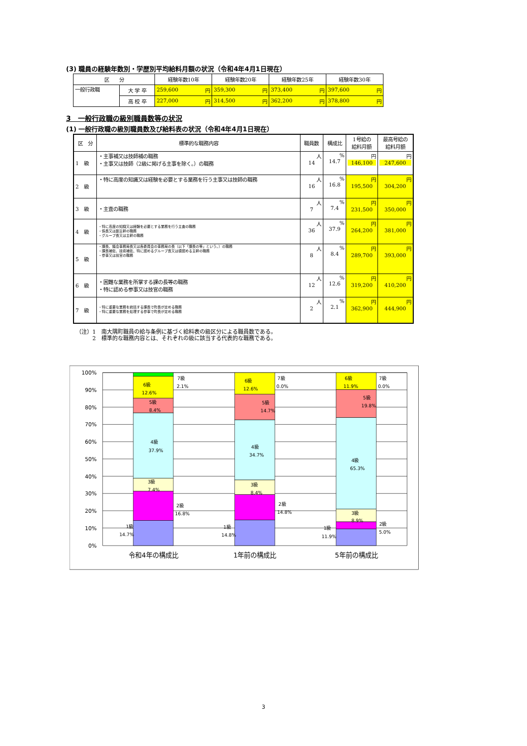(3) 職員の経験年数別・学歴別平均給料月額の状況（令和4年4月1日現在）
| 区 分 | | 経験年数10年 | 経験年数20年 | 経験年数25年 | 経験年数30年 |
| --- | --- | --- | --- | --- | --- |
| 一般行政職 | 大 学 卒 | 259,600 円 | 359,300 円 | 373,400 円 | 397,600 円 |
| | 高 校 卒 | 227,000 円 | 314,500 円 | 362,200 円 | 378,800 円 |
3　一般行政職の級別職員数等の状況
(1) 一般行政職の級別職員数及び給料表の状況（令和4年4月1日現在）
| 区 分 | 標準的な職務内容 | 職員数 | 構成比 | 1号給の 給料月額 | 最高号給の 給料月額 |
| --- | --- | --- | --- | --- | --- |
| 1 級 | ・主事補又は技師補の職務 ・主事又は技師（2級に掲げる主事を除く。）の職務 | 人 14 | % 14.7 | 円 146,100 | 円 247,600 |
| 2 級 | ・特に高度の知識又は経験を必要とする業務を行う主事又は技師の職務 | 人 16 | % 16.8 | 円 195,500 | 円 304,200 |
| 3 級 | ・主査の職務 | 人 7 | % 7.4 | 円 231,500 | 円 350,000 |
| 4 級 | ・特に高度の知識又は経験を必要とする業務を行う主査の職務 ・係長又は副主幹の職務 ・グループ長又は主幹の職務 | 人 36 | % 37.9 | 円 264,200 | 円 381,000 |
| 5 級 | ・課長、議会事務局長又は各委員会の事務局の長（以下「課長の等」という。）の職務 ・課長補佐、技術補佐、特に認めるグループ長又は德認める主幹の職務 ・参事又は技官の職務 | 人 8 | % 8.4 | 円 289,700 | 円 393,000 |
| 6 級 | ・困難な業務を所掌する課の長等の職務 ・特に認める参事又は技官の職務 | 人 12 | % 12.6 | 円 319,200 | 円 410,200 |
| 7 級 | ・特に重要な業務を統括する課長で町長が定める職務 ・特に重要な業務を処理する参事で町長が定める職務 | 人 2 | % 2.1 | 円 362,900 | 円 444,900 |
（注）1　南大隅町職員の給与条例に基づく給料表の級区分による職員数である。
　　　2　標準的な職務内容とは、それぞれの級に該当する代表的な職務である。
100%
90%
80%
70%
60%
50%
40%
30%
20%
10%
0%
1級
14.7%
2級
16.8%
3級
7.4%
4級
37.9%
5級
8.4%
6級
12.6%
7級
2.1%
1級
14.8%
2級
14.8%
3級
8.4%
4級
34.7%
5級
14.7%
6級
12.6%
7級
0.0%
1級
11.9%
2級
5.0%
3級
8.9%
4級
65.3%
5級
19.8%
6級
11.9%
7級
0.0%
令和4年の構成比
1年前の構成比
5年前の構成比
3